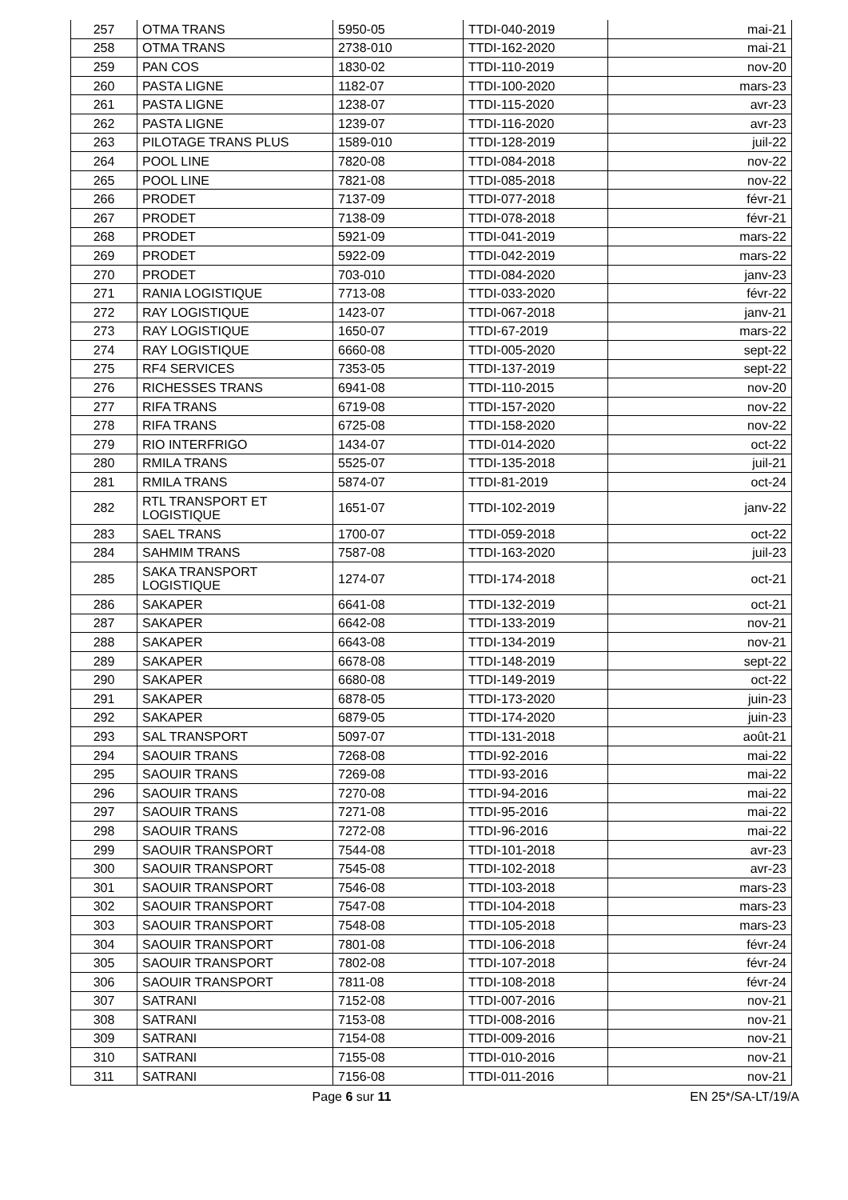| 257 | OTMA TRANS | 5950-05 | TTDI-040-2019 | mai-21 |
| 258 | OTMA TRANS | 2738-010 | TTDI-162-2020 | mai-21 |
| 259 | PAN COS | 1830-02 | TTDI-110-2019 | nov-20 |
| 260 | PASTA LIGNE | 1182-07 | TTDI-100-2020 | mars-23 |
| 261 | PASTA LIGNE | 1238-07 | TTDI-115-2020 | avr-23 |
| 262 | PASTA LIGNE | 1239-07 | TTDI-116-2020 | avr-23 |
| 263 | PILOTAGE TRANS PLUS | 1589-010 | TTDI-128-2019 | juil-22 |
| 264 | POOL LINE | 7820-08 | TTDI-084-2018 | nov-22 |
| 265 | POOL LINE | 7821-08 | TTDI-085-2018 | nov-22 |
| 266 | PRODET | 7137-09 | TTDI-077-2018 | févr-21 |
| 267 | PRODET | 7138-09 | TTDI-078-2018 | févr-21 |
| 268 | PRODET | 5921-09 | TTDI-041-2019 | mars-22 |
| 269 | PRODET | 5922-09 | TTDI-042-2019 | mars-22 |
| 270 | PRODET | 703-010 | TTDI-084-2020 | janv-23 |
| 271 | RANIA LOGISTIQUE | 7713-08 | TTDI-033-2020 | févr-22 |
| 272 | RAY LOGISTIQUE | 1423-07 | TTDI-067-2018 | janv-21 |
| 273 | RAY LOGISTIQUE | 1650-07 | TTDI-67-2019 | mars-22 |
| 274 | RAY LOGISTIQUE | 6660-08 | TTDI-005-2020 | sept-22 |
| 275 | RF4 SERVICES | 7353-05 | TTDI-137-2019 | sept-22 |
| 276 | RICHESSES TRANS | 6941-08 | TTDI-110-2015 | nov-20 |
| 277 | RIFA TRANS | 6719-08 | TTDI-157-2020 | nov-22 |
| 278 | RIFA TRANS | 6725-08 | TTDI-158-2020 | nov-22 |
| 279 | RIO INTERFRIGO | 1434-07 | TTDI-014-2020 | oct-22 |
| 280 | RMILA TRANS | 5525-07 | TTDI-135-2018 | juil-21 |
| 281 | RMILA TRANS | 5874-07 | TTDI-81-2019 | oct-24 |
| 282 | RTL TRANSPORT ET LOGISTIQUE | 1651-07 | TTDI-102-2019 | janv-22 |
| 283 | SAEL TRANS | 1700-07 | TTDI-059-2018 | oct-22 |
| 284 | SAHMIM TRANS | 7587-08 | TTDI-163-2020 | juil-23 |
| 285 | SAKA TRANSPORT LOGISTIQUE | 1274-07 | TTDI-174-2018 | oct-21 |
| 286 | SAKAPER | 6641-08 | TTDI-132-2019 | oct-21 |
| 287 | SAKAPER | 6642-08 | TTDI-133-2019 | nov-21 |
| 288 | SAKAPER | 6643-08 | TTDI-134-2019 | nov-21 |
| 289 | SAKAPER | 6678-08 | TTDI-148-2019 | sept-22 |
| 290 | SAKAPER | 6680-08 | TTDI-149-2019 | oct-22 |
| 291 | SAKAPER | 6878-05 | TTDI-173-2020 | juin-23 |
| 292 | SAKAPER | 6879-05 | TTDI-174-2020 | juin-23 |
| 293 | SAL TRANSPORT | 5097-07 | TTDI-131-2018 | août-21 |
| 294 | SAOUIR TRANS | 7268-08 | TTDI-92-2016 | mai-22 |
| 295 | SAOUIR TRANS | 7269-08 | TTDI-93-2016 | mai-22 |
| 296 | SAOUIR TRANS | 7270-08 | TTDI-94-2016 | mai-22 |
| 297 | SAOUIR TRANS | 7271-08 | TTDI-95-2016 | mai-22 |
| 298 | SAOUIR TRANS | 7272-08 | TTDI-96-2016 | mai-22 |
| 299 | SAOUIR TRANSPORT | 7544-08 | TTDI-101-2018 | avr-23 |
| 300 | SAOUIR TRANSPORT | 7545-08 | TTDI-102-2018 | avr-23 |
| 301 | SAOUIR TRANSPORT | 7546-08 | TTDI-103-2018 | mars-23 |
| 302 | SAOUIR TRANSPORT | 7547-08 | TTDI-104-2018 | mars-23 |
| 303 | SAOUIR TRANSPORT | 7548-08 | TTDI-105-2018 | mars-23 |
| 304 | SAOUIR TRANSPORT | 7801-08 | TTDI-106-2018 | févr-24 |
| 305 | SAOUIR TRANSPORT | 7802-08 | TTDI-107-2018 | févr-24 |
| 306 | SAOUIR TRANSPORT | 7811-08 | TTDI-108-2018 | févr-24 |
| 307 | SATRANI | 7152-08 | TTDI-007-2016 | nov-21 |
| 308 | SATRANI | 7153-08 | TTDI-008-2016 | nov-21 |
| 309 | SATRANI | 7154-08 | TTDI-009-2016 | nov-21 |
| 310 | SATRANI | 7155-08 | TTDI-010-2016 | nov-21 |
| 311 | SATRANI | 7156-08 | TTDI-011-2016 | nov-21 |
Page 6 sur 11 EN 25*/SA-LT/19/A